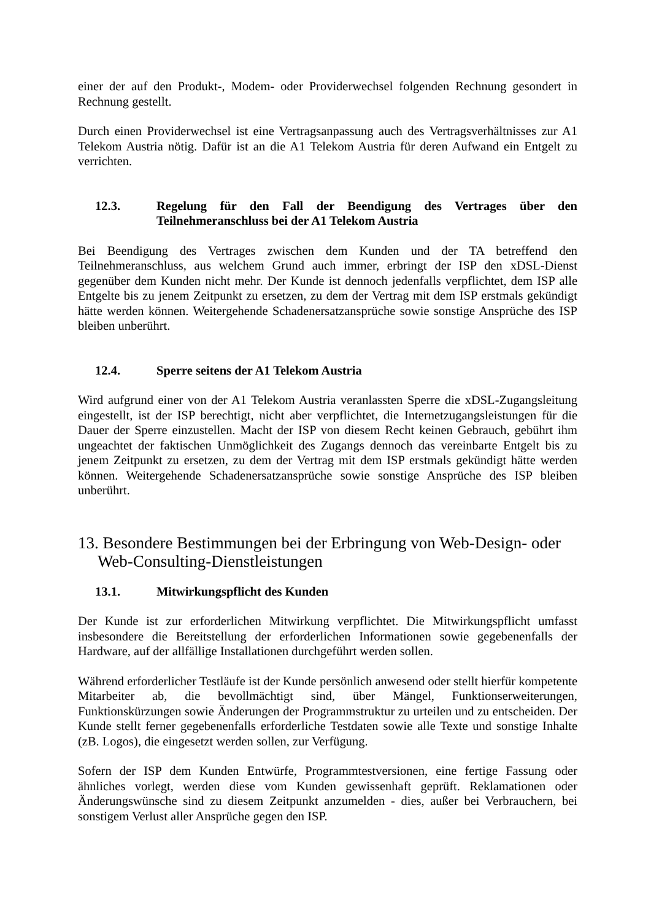einer der auf den Produkt-, Modem- oder Providerwechsel folgenden Rechnung gesondert in Rechnung gestellt.
Durch einen Providerwechsel ist eine Vertragsanpassung auch des Vertragsverhältnisses zur A1 Telekom Austria nötig. Dafür ist an die A1 Telekom Austria für deren Aufwand ein Entgelt zu verrichten.
12.3. Regelung für den Fall der Beendigung des Vertrages über den Teilnehmeranschluss bei der A1 Telekom Austria
Bei Beendigung des Vertrages zwischen dem Kunden und der TA betreffend den Teilnehmeranschluss, aus welchem Grund auch immer, erbringt der ISP den xDSL-Dienst gegenüber dem Kunden nicht mehr. Der Kunde ist dennoch jedenfalls verpflichtet, dem ISP alle Entgelte bis zu jenem Zeitpunkt zu ersetzen, zu dem der Vertrag mit dem ISP erstmals gekündigt hätte werden können. Weitergehende Schadenersatzansprüche sowie sonstige Ansprüche des ISP bleiben unberührt.
12.4. Sperre seitens der A1 Telekom Austria
Wird aufgrund einer von der A1 Telekom Austria veranlassten Sperre die xDSL-Zugangsleitung eingestellt, ist der ISP berechtigt, nicht aber verpflichtet, die Internetzugangsleistungen für die Dauer der Sperre einzustellen. Macht der ISP von diesem Recht keinen Gebrauch, gebührt ihm ungeachtet der faktischen Unmöglichkeit des Zugangs dennoch das vereinbarte Entgelt bis zu jenem Zeitpunkt zu ersetzen, zu dem der Vertrag mit dem ISP erstmals gekündigt hätte werden können. Weitergehende Schadenersatzansprüche sowie sonstige Ansprüche des ISP bleiben unberührt.
13. Besondere Bestimmungen bei der Erbringung von Web-Design- oder Web-Consulting-Dienstleistungen
13.1. Mitwirkungspflicht des Kunden
Der Kunde ist zur erforderlichen Mitwirkung verpflichtet. Die Mitwirkungspflicht umfasst insbesondere die Bereitstellung der erforderlichen Informationen sowie gegebenenfalls der Hardware, auf der allfällige Installationen durchgeführt werden sollen.
Während erforderlicher Testläufe ist der Kunde persönlich anwesend oder stellt hierfür kompetente Mitarbeiter ab, die bevollmächtigt sind, über Mängel, Funktionserweiterungen, Funktionskürzungen sowie Änderungen der Programmstruktur zu urteilen und zu entscheiden. Der Kunde stellt ferner gegebenenfalls erforderliche Testdaten sowie alle Texte und sonstige Inhalte (zB. Logos), die eingesetzt werden sollen, zur Verfügung.
Sofern der ISP dem Kunden Entwürfe, Programmtestversionen, eine fertige Fassung oder ähnliches vorlegt, werden diese vom Kunden gewissenhaft geprüft. Reklamationen oder Änderungswünsche sind zu diesem Zeitpunkt anzumelden - dies, außer bei Verbrauchern, bei sonstigem Verlust aller Ansprüche gegen den ISP.